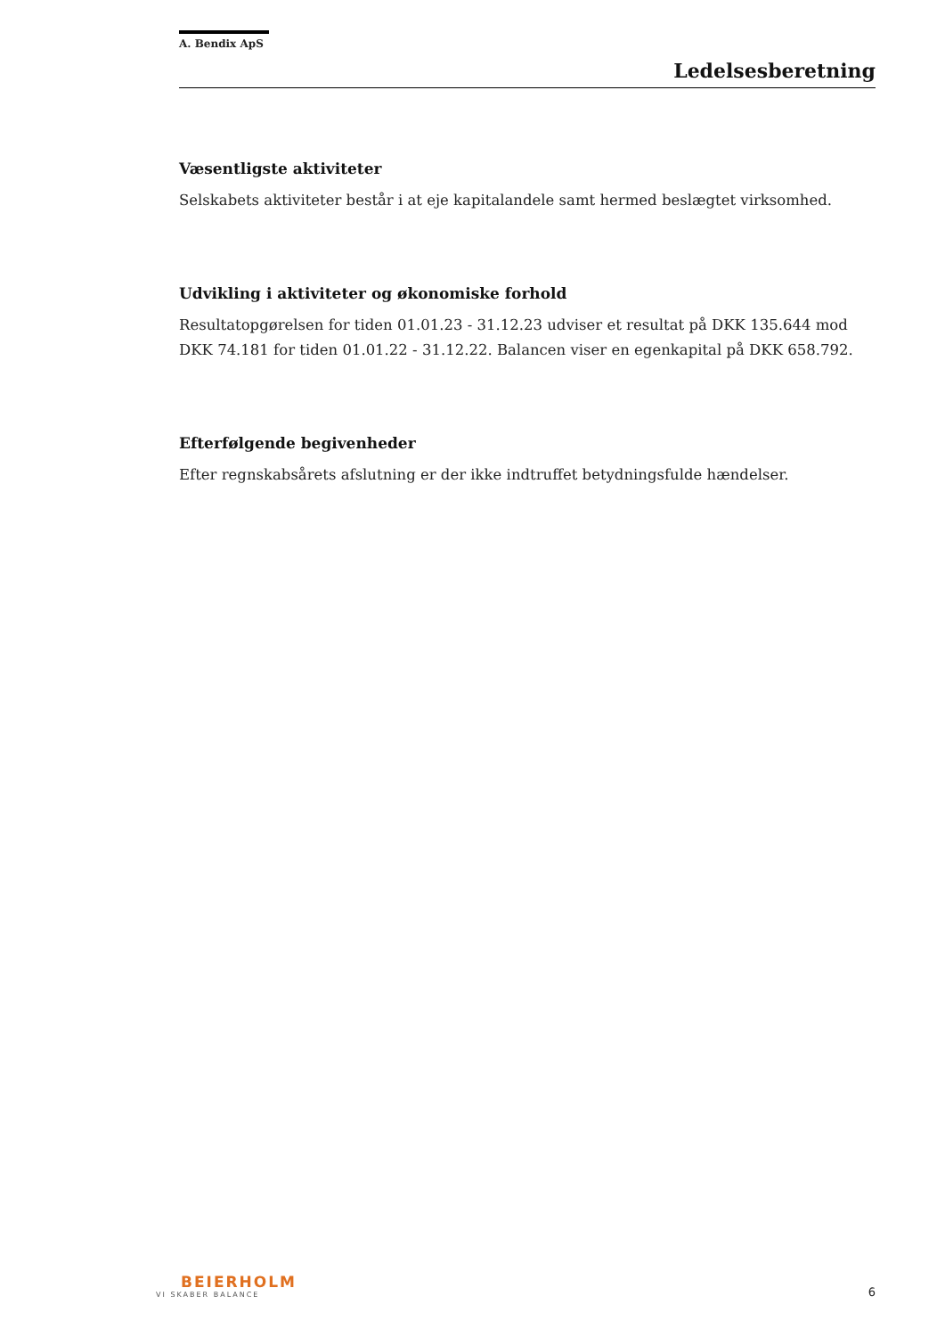A. Bendix ApS
Ledelsesberetning
Væsentligste aktiviteter
Selskabets aktiviteter består i at eje kapitalandele samt hermed beslægtet virksomhed.
Udvikling i aktiviteter og økonomiske forhold
Resultatopgørelsen for tiden 01.01.23 - 31.12.23 udviser et resultat på DKK 135.644 mod DKK 74.181 for tiden 01.01.22 - 31.12.22. Balancen viser en egenkapital på DKK 658.792.
Efterfølgende begivenheder
Efter regnskabsårets afslutning er der ikke indtruffet betydningsfulde hændelser.
BEIERHOLM
VI SKABER BALANCE
6